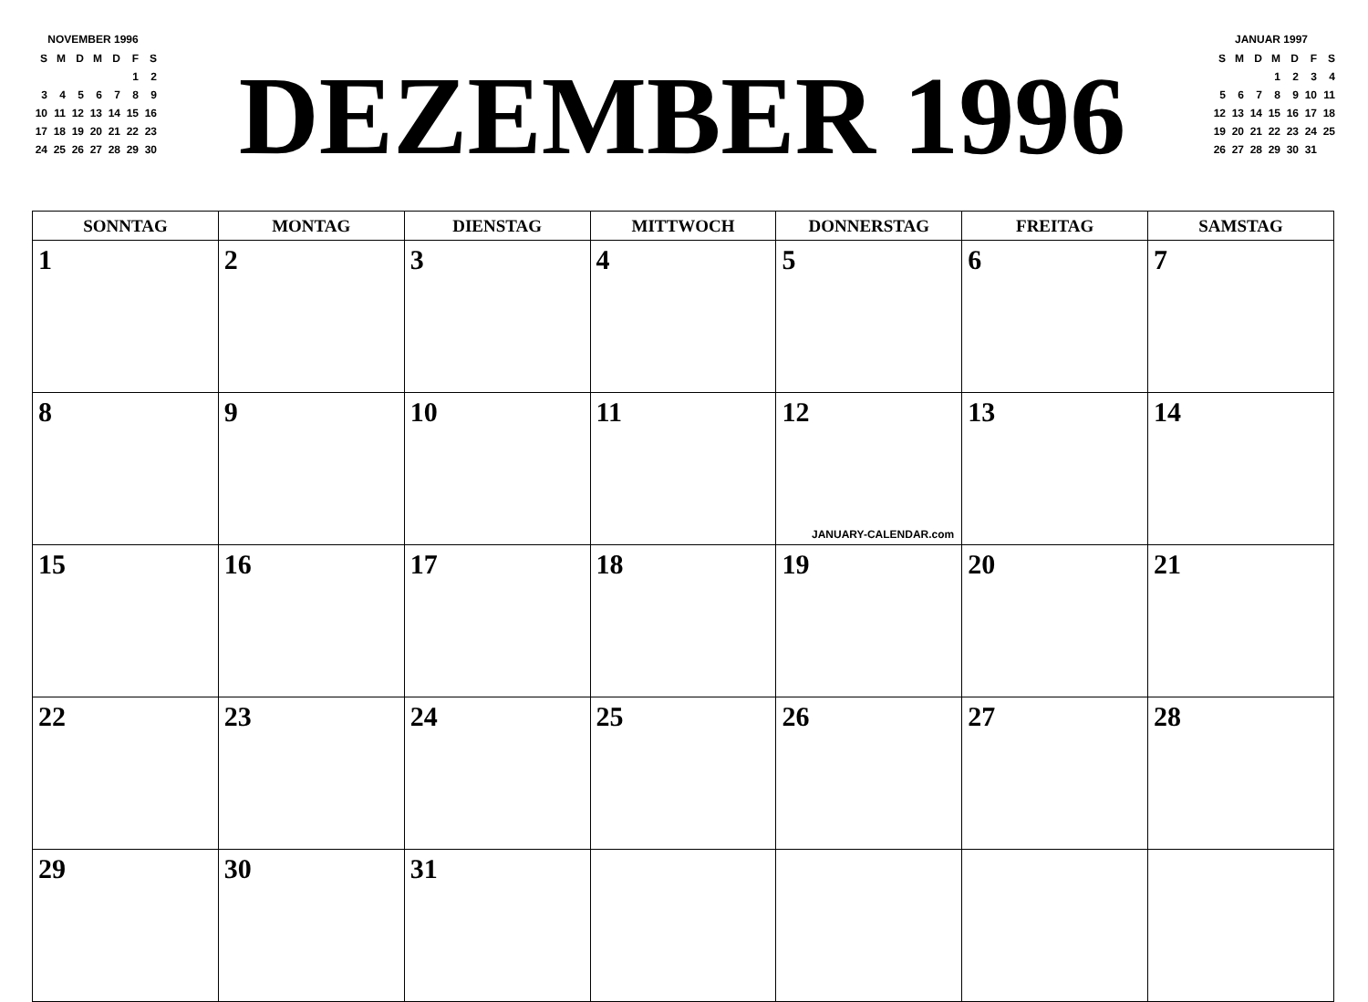NOVEMBER 1996
| S | M | D | M | D | F | S |
| | | | | | 1 | 2 |
| 3 | 4 | 5 | 6 | 7 | 8 | 9 |
| 10 | 11 | 12 | 13 | 14 | 15 | 16 |
| 17 | 18 | 19 | 20 | 21 | 22 | 23 |
| 24 | 25 | 26 | 27 | 28 | 29 | 30 |
DEZEMBER 1996
JANUAR 1997
| S | M | D | M | D | F | S |
| | | | 1 | 2 | 3 | 4 |
| 5 | 6 | 7 | 8 | 9 | 10 | 11 |
| 12 | 13 | 14 | 15 | 16 | 17 | 18 |
| 19 | 20 | 21 | 22 | 23 | 24 | 25 |
| 26 | 27 | 28 | 29 | 30 | 31 | |
| SONNTAG | MONTAG | DIENSTAG | MITTWOCH | DONNERSTAG | FREITAG | SAMSTAG |
| --- | --- | --- | --- | --- | --- | --- |
| 1 | 2 | 3 | 4 | 5 | 6 | 7 |
| 8 | 9 | 10 | 11 | 12 JANUARY-CALENDAR.com | 13 | 14 |
| 15 | 16 | 17 | 18 | 19 | 20 | 21 |
| 22 | 23 | 24 | 25 | 26 | 27 | 28 |
| 29 | 30 | 31 | | | | |